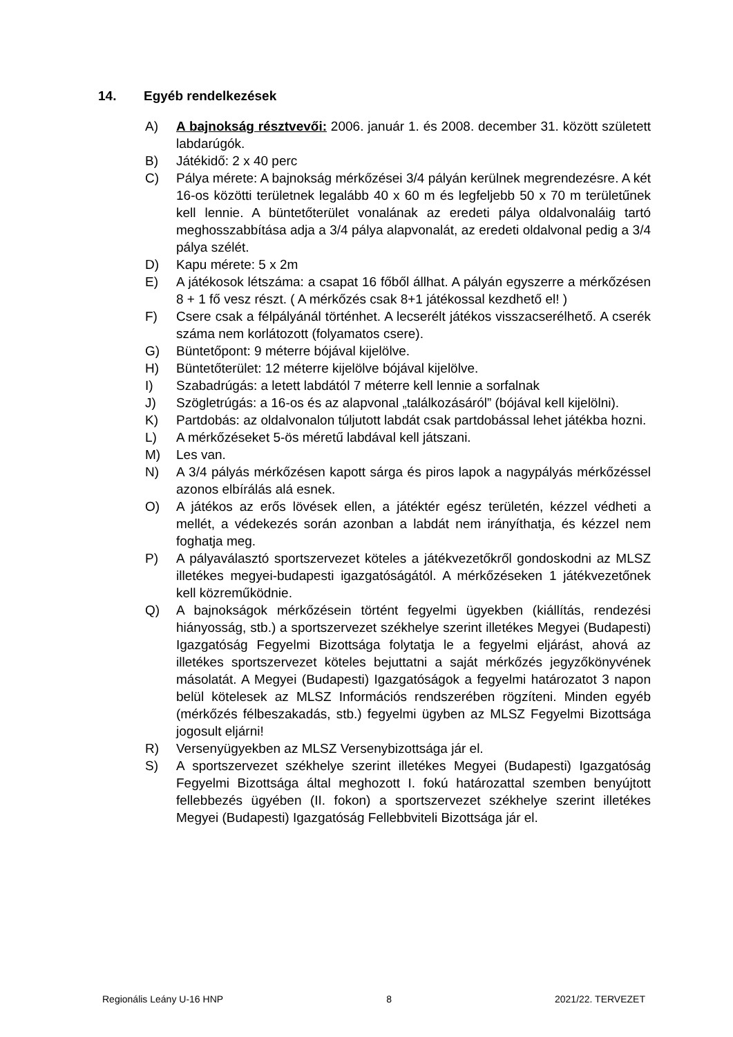14. Egyéb rendelkezések
A) A bajnokság résztvevői: 2006. január 1. és 2008. december 31. között született labdarúgók.
B) Játékidő: 2 x 40 perc
C) Pálya mérete: A bajnokság mérkőzései 3/4 pályán kerülnek megrendezésre. A két 16-os közötti területnek legalább 40 x 60 m és legfeljebb 50 x 70 m területűnek kell lennie. A büntetőterület vonalának az eredeti pálya oldalvonaláig tartó meghosszabbítása adja a 3/4 pálya alapvonalát, az eredeti oldalvonal pedig a 3/4 pálya szélét.
D) Kapu mérete: 5 x 2m
E) A játékosok létszáma: a csapat 16 főből állhat. A pályán egyszerre a mérkőzésen 8 + 1 fő vesz részt. ( A mérkőzés csak 8+1 játékossal kezdhető el! )
F) Csere csak a félpályánál történhet. A lecserélt játékos visszacserélhető. A cserék száma nem korlátozott (folyamatos csere).
G) Büntetőpont: 9 méterre bójával kijelölve.
H) Büntetőterület: 12 méterre kijelölve bójával kijelölve.
I) Szabadrúgás: a letett labdától 7 méterre kell lennie a sorfalnak
J) Szögletrúgás: a 16-os és az alapvonal „találkozásáról” (bójával kell kijelölni).
K) Partdobás: az oldalvonalon túljutott labdát csak partdobással lehet játékba hozni.
L) A mérkőzéseket 5-ös méretű labdával kell játszani.
M) Les van.
N) A 3/4 pályás mérkőzésen kapott sárga és piros lapok a nagypályás mérkőzéssel azonos elbírálás alá esnek.
O) A játékos az erős lövések ellen, a játéktér egész területén, kézzel védheti a mellét, a védekezés során azonban a labdát nem irányíthatja, és kézzel nem foghatja meg.
P) A pályaválasztó sportszervezet köteles a játékvezetőkről gondoskodni az MLSZ illetékes megyei-budapesti igazgatóságától. A mérkőzéseken 1 játékvezetőnek kell közreműködnie.
Q) A bajnokságok mérkőzésein történt fegyelmi ügyekben (kiállítás, rendezési hiányosság, stb.) a sportszervezet székhelye szerint illetékes Megyei (Budapesti) Igazgatóság Fegyelmi Bizottsága folytatja le a fegyelmi eljárást, ahová az illetékes sportszervezet köteles bejuttatni a saját mérkőzés jegyzőkönyvének másolatát. A Megyei (Budapesti) Igazgatóságok a fegyelmi határozatot 3 napon belül kötelesek az MLSZ Információs rendszerében rögzíteni. Minden egyéb (mérkőzés félbeszakadás, stb.) fegyelmi ügyben az MLSZ Fegyelmi Bizottsága jogosult eljárni!
R) Versenyügyekben az MLSZ Versenybizottsága jár el.
S) A sportszervezet székhelye szerint illetékes Megyei (Budapesti) Igazgatóság Fegyelmi Bizottsága által meghozott I. fokú határozattal szemben benyújtott fellebbezés ügyében (II. fokon) a sportszervezet székhelye szerint illetékes Megyei (Budapesti) Igazgatóság Fellebbviteli Bizottsága jár el.
Regionális Leány U-16 HNP 8 2021/22. TERVEZET